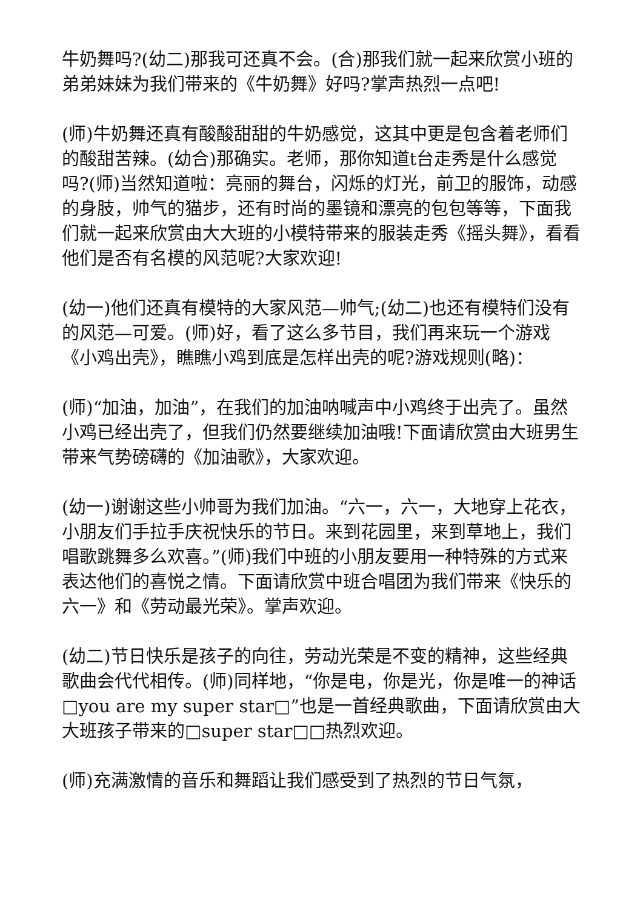牛奶舞吗?(幼二)那我可还真不会。(合)那我们就一起来欣赏小班的弟弟妹妹为我们带来的《牛奶舞》好吗?掌声热烈一点吧!
(师)牛奶舞还真有酸酸甜甜的牛奶感觉，这其中更是包含着老师们的酸甜苦辣。(幼合)那确实。老师，那你知道t台走秀是什么感觉吗?(师)当然知道啦：亮丽的舞台，闪烁的灯光，前卫的服饰，动感的身肢，帅气的猫步，还有时尚的墨镜和漂亮的包包等等，下面我们就一起来欣赏由大大班的小模特带来的服装走秀《摇头舞》，看看他们是否有名模的风范呢?大家欢迎!
(幼一)他们还真有模特的大家风范—帅气;(幼二)也还有模特们没有的风范—可爱。(师)好，看了这么多节目，我们再来玩一个游戏《小鸡出壳》，瞧瞧小鸡到底是怎样出壳的呢?游戏规则(略)：
(师)“加油，加油”，在我们的加油呐喊声中小鸡终于出壳了。虽然小鸡已经出壳了，但我们仍然要继续加油哦!下面请欣赏由大班男生带来气势磅礴的《加油歌》，大家欢迎。
(幼一)谢谢这些小帅哥为我们加油。“六一，六一，大地穿上花衣，小朋友们手拉手庆祝快乐的节日。来到花园里，来到草地上，我们唱歌跳舞多么欢喜。”(师)我们中班的小朋友要用一种特殊的方式来表达他们的喜悦之情。下面请欣赏中班合唱团为我们带来《快乐的六一》和《劳动最光荣》。掌声欢迎。
(幼二)节日快乐是孩子的向往，劳动光荣是不变的精神，这些经典歌曲会代代相传。(师)同样地，“你是电，你是光，你是唯一的神话□you are my super star□”也是一首经典歌曲，下面请欣赏由大大班孩子带来的□super star□□热烈欢迎。
(师)充满激情的音乐和舞蹈让我们感受到了热烈的节日气氛，